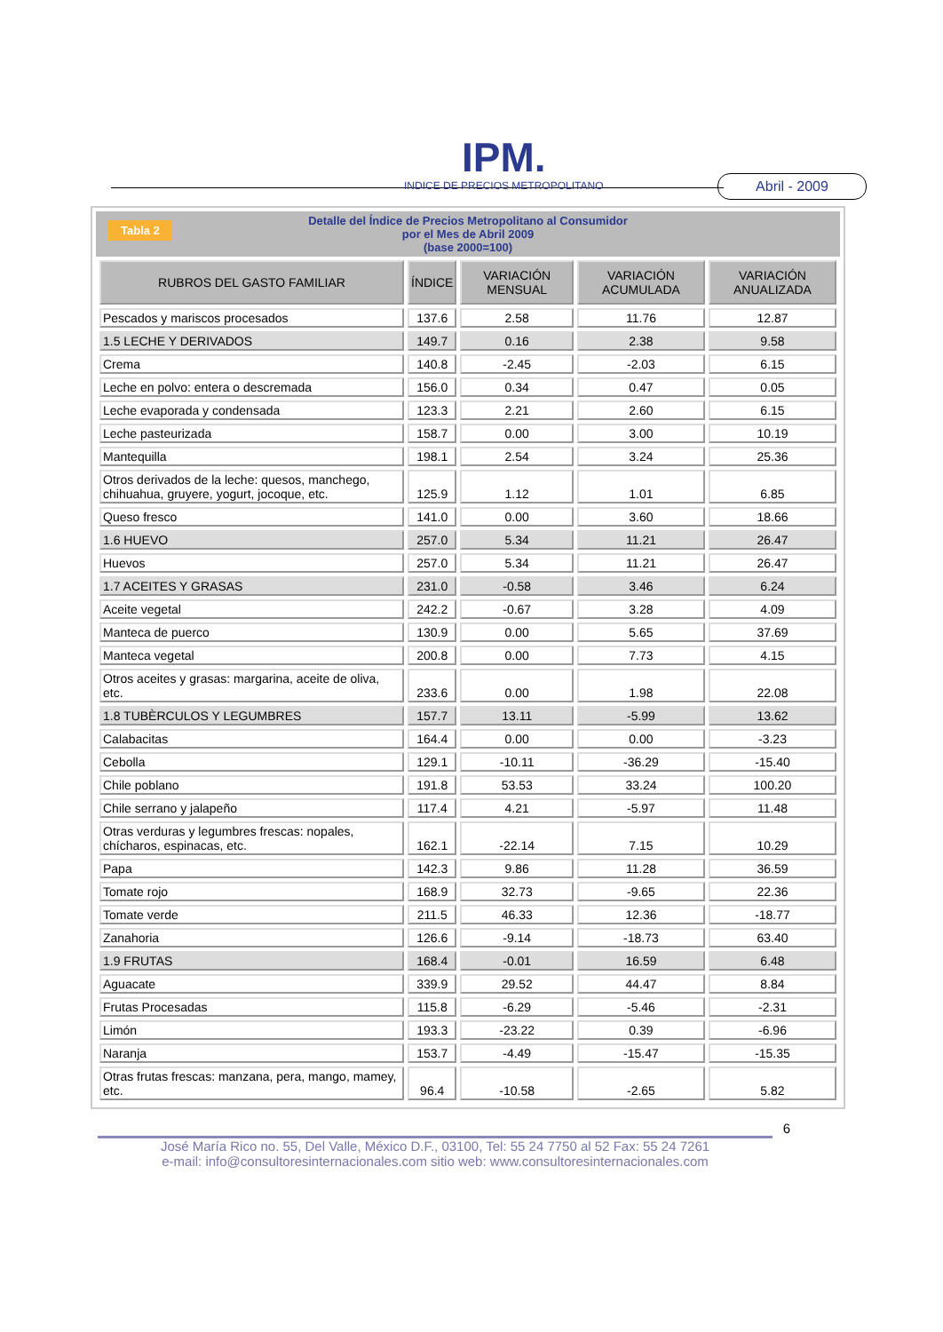IPM.
INDICE DE PRECIOS METROPOLITANO
Abril - 2009
Tabla 2 Detalle del Índice de Precios Metropolitano al Consumidor
por el Mes de Abril 2009
(base 2000=100)
| RUBROS DEL GASTO FAMILIAR | ÍNDICE | VARIACIÓN MENSUAL | VARIACIÓN ACUMULADA | VARIACIÓN ANUALIZADA |
| --- | --- | --- | --- | --- |
| Pescados y mariscos procesados | 137.6 | 2.58 | 11.76 | 12.87 |
| 1.5 LECHE Y DERIVADOS | 149.7 | 0.16 | 2.38 | 9.58 |
| Crema | 140.8 | -2.45 | -2.03 | 6.15 |
| Leche en polvo: entera o descremada | 156.0 | 0.34 | 0.47 | 0.05 |
| Leche evaporada y condensada | 123.3 | 2.21 | 2.60 | 6.15 |
| Leche pasteurizada | 158.7 | 0.00 | 3.00 | 10.19 |
| Mantequilla | 198.1 | 2.54 | 3.24 | 25.36 |
| Otros derivados de la leche: quesos, manchego, chihuahua, gruyere, yogurt, jocoque, etc. | 125.9 | 1.12 | 1.01 | 6.85 |
| Queso fresco | 141.0 | 0.00 | 3.60 | 18.66 |
| 1.6 HUEVO | 257.0 | 5.34 | 11.21 | 26.47 |
| Huevos | 257.0 | 5.34 | 11.21 | 26.47 |
| 1.7 ACEITES Y GRASAS | 231.0 | -0.58 | 3.46 | 6.24 |
| Aceite vegetal | 242.2 | -0.67 | 3.28 | 4.09 |
| Manteca de puerco | 130.9 | 0.00 | 5.65 | 37.69 |
| Manteca vegetal | 200.8 | 0.00 | 7.73 | 4.15 |
| Otros aceites y grasas: margarina, aceite de oliva, etc. | 233.6 | 0.00 | 1.98 | 22.08 |
| 1.8 TUBÈRCULOS Y LEGUMBRES | 157.7 | 13.11 | -5.99 | 13.62 |
| Calabacitas | 164.4 | 0.00 | 0.00 | -3.23 |
| Cebolla | 129.1 | -10.11 | -36.29 | -15.40 |
| Chile poblano | 191.8 | 53.53 | 33.24 | 100.20 |
| Chile serrano y jalapeño | 117.4 | 4.21 | -5.97 | 11.48 |
| Otras verduras y legumbres frescas: nopales, chícharos, espinacas, etc. | 162.1 | -22.14 | 7.15 | 10.29 |
| Papa | 142.3 | 9.86 | 11.28 | 36.59 |
| Tomate rojo | 168.9 | 32.73 | -9.65 | 22.36 |
| Tomate verde | 211.5 | 46.33 | 12.36 | -18.77 |
| Zanahoria | 126.6 | -9.14 | -18.73 | 63.40 |
| 1.9 FRUTAS | 168.4 | -0.01 | 16.59 | 6.48 |
| Aguacate | 339.9 | 29.52 | 44.47 | 8.84 |
| Frutas Procesadas | 115.8 | -6.29 | -5.46 | -2.31 |
| Limón | 193.3 | -23.22 | 0.39 | -6.96 |
| Naranja | 153.7 | -4.49 | -15.47 | -15.35 |
| Otras frutas frescas: manzana, pera, mango, mamey, etc. | 96.4 | -10.58 | -2.65 | 5.82 |
6
José María Rico no. 55, Del Valle, México D.F., 03100, Tel: 55 24 7750 al 52 Fax: 55 24 7261
e-mail: info@consultoresinternacionales.com sitio web: www.consultoresinternacionales.com